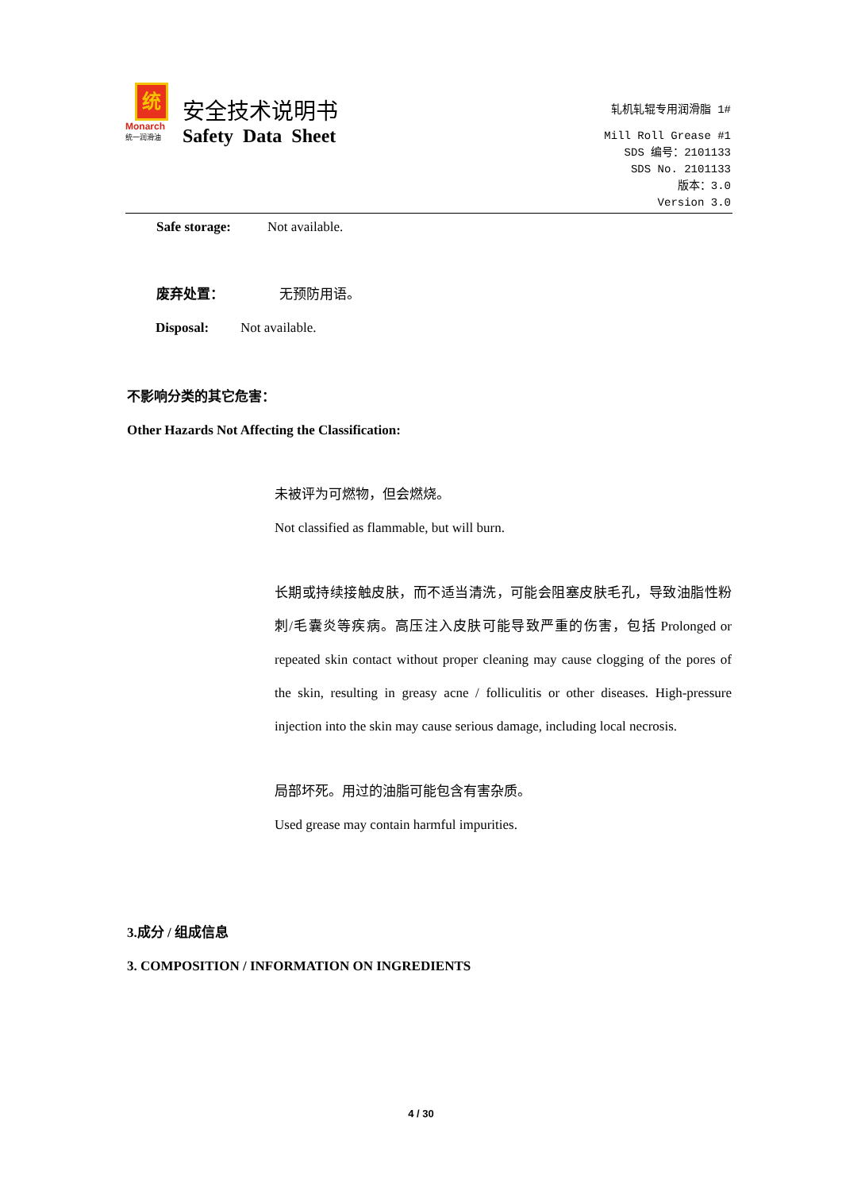统
Monarch
统一润滑油
安全技术说明书
Safety Data Sheet
轧机轧辊专用润滑脂 1#
Mill Roll Grease #1
SDS 编号：2101133
SDS No. 2101133
版本：3.0
Version 3.0
Safe storage: Not available.
废弃处置： 无预防用语。
Disposal: Not available.
不影响分类的其它危害：
Other Hazards Not Affecting the Classification:
未被评为可燃物，但会燃烧。
Not classified as flammable, but will burn.
长期或持续接触皮肤，而不适当清洗，可能会阻塞皮肤毛孔，导致油脂性粉刺/毛囊炎等疾病。高压注入皮肤可能导致严重的伤害，包括 Prolonged or repeated skin contact without proper cleaning may cause clogging of the pores of the skin, resulting in greasy acne / folliculitis or other diseases. High-pressure injection into the skin may cause serious damage, including local necrosis.
局部坏死。用过的油脂可能包含有害杂质。
Used grease may contain harmful impurities.
3.成分 / 组成信息
3. COMPOSITION / INFORMATION ON INGREDIENTS
4 / 30